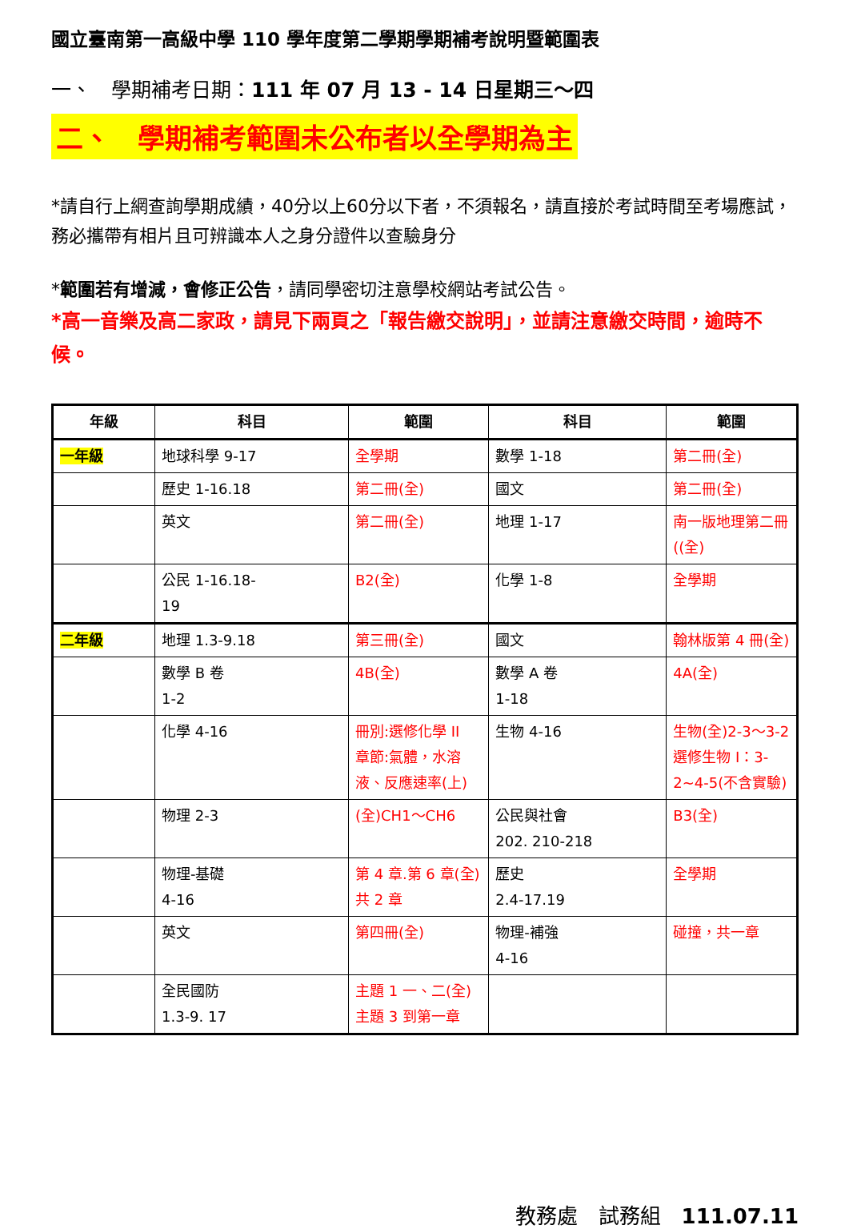國立臺南第一高級中學 110 學年度第二學期學期補考說明暨範圍表
一、　學期補考日期：111 年 07 月 13 - 14 日星期三～四
二、　學期補考範圍未公布者以全學期為主
*請自行上網查詢學期成績，40分以上60分以下者，不須報名，請直接於考試時間至考場應試，務必攜帶有相片且可辨識本人之身分證件以查驗身分
*範圍若有增減，會修正公告，請同學密切注意學校網站考試公告。
*高一音樂及高二家政，請見下兩頁之「報告繳交說明」，並請注意繳交時間，逾時不候。
| 年級 | 科目 | 範圍 | 科目 | 範圍 |
| --- | --- | --- | --- | --- |
| 一年級 | 地球科學 9-17 | 全學期 | 數學 1-18 | 第二冊(全) |
| | 歷史 1-16.18 | 第二冊(全) | 國文 | 第二冊(全) |
| | 英文 | 第二冊(全) | 地理 1-17 | 南一版地理第二冊((全) |
| | 公民 1-16.18- 19 | B2(全) | 化學 1-8 | 全學期 |
| 二年級 | 地理 1.3-9.18 | 第三冊(全) | 國文 | 翰林版第 4 冊(全) |
| | 數學 B 卷 1-2 | 4B(全) | 數學 A 卷 1-18 | 4A(全) |
| | 化學 4-16 | 冊別:選修化學 II 章節:氣體，水溶液、反應速率(上) | 生物 4-16 | 生物(全)2-3～3-2 選修生物 I：3-2~4-5(不含實驗) |
| | 物理 2-3 | (全)CH1～CH6 | 公民與社會 202. 210-218 | B3(全) |
| | 物理-基礎 4-16 | 第 4 章.第 6 章(全)共 2 章 | 歷史 2.4-17.19 | 全學期 |
| | 英文 | 第四冊(全) | 物理-補強 4-16 | 碰撞，共一章 |
| | 全民國防 1.3-9. 17 | 主題 1 一、二(全) 主題 3 到第一章 | | |
教務處　試務組　111.07.11